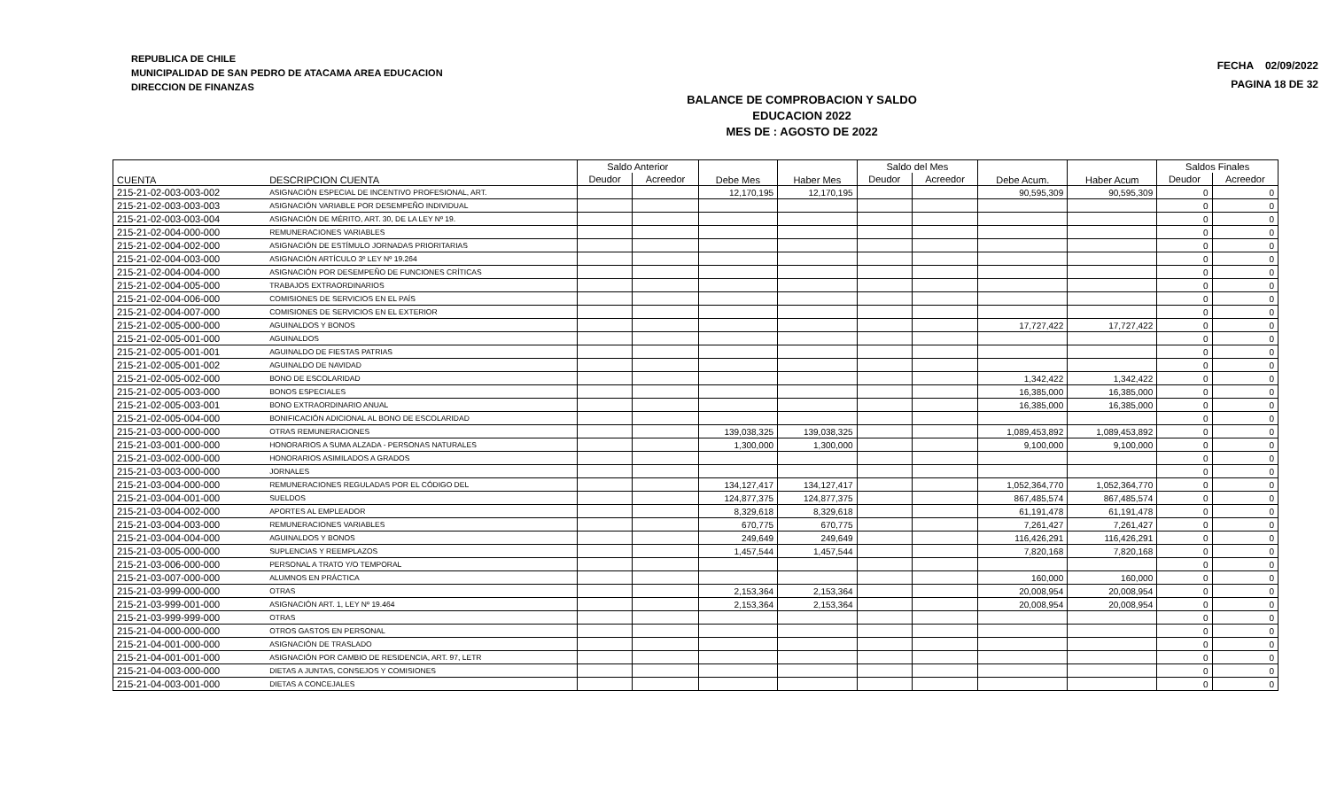REPUBLICA DE CHILE
MUNICIPALIDAD DE SAN PEDRO DE ATACAMA AREA EDUCACION
DIRECCION DE FINANZAS
FECHA 02/09/2022
PAGINA 18 DE 32
BALANCE DE COMPROBACION Y SALDO
EDUCACION 2022
MES DE : AGOSTO DE 2022
| CUENTA | DESCRIPCION CUENTA | Saldo Anterior | | Debe Mes | Haber Mes | Saldo del Mes | | Debe Acum. | Haber Acum | Saldos Finales | |
| --- | --- | --- | --- | --- | --- | --- | --- | --- | --- | --- | --- |
| | | Deudor | Acreedor | | | Deudor | Acreedor | | | Deudor | Acreedor |
| 215-21-02-003-003-002 | ASIGNACIÓN ESPECIAL DE INCENTIVO PROFESIONAL, ART. | | | 12,170,195 | 12,170,195 | | | 90,595,309 | 90,595,309 | 0 | 0 |
| 215-21-02-003-003-003 | ASIGNACIÓN VARIABLE POR DESEMPEÑO INDIVIDUAL | | | | | | | | | 0 | 0 |
| 215-21-02-003-003-004 | ASIGNACIÓN DE MÉRITO, ART. 30, DE LA LEY Nº 19. | | | | | | | | | 0 | 0 |
| 215-21-02-004-000-000 | REMUNERACIONES VARIABLES | | | | | | | | | 0 | 0 |
| 215-21-02-004-002-000 | ASIGNACIÓN DE ESTÍMULO JORNADAS PRIORITARIAS | | | | | | | | | 0 | 0 |
| 215-21-02-004-003-000 | ASIGNACIÓN ARTÍCULO 3º LEY Nº 19.264 | | | | | | | | | 0 | 0 |
| 215-21-02-004-004-000 | ASIGNACIÓN POR DESEMPEÑO DE FUNCIONES CRÍTICAS | | | | | | | | | 0 | 0 |
| 215-21-02-004-005-000 | TRABAJOS EXTRAORDINARIOS | | | | | | | | | 0 | 0 |
| 215-21-02-004-006-000 | COMISIONES DE SERVICIOS EN EL PAÍS | | | | | | | | | 0 | 0 |
| 215-21-02-004-007-000 | COMISIONES DE SERVICIOS EN EL EXTERIOR | | | | | | | | | 0 | 0 |
| 215-21-02-005-000-000 | AGUINALDOS Y BONOS | | | | | | | 17,727,422 | 17,727,422 | 0 | 0 |
| 215-21-02-005-001-000 | AGUINALDOS | | | | | | | | | 0 | 0 |
| 215-21-02-005-001-001 | AGUINALDO DE FIESTAS PATRIAS | | | | | | | | | 0 | 0 |
| 215-21-02-005-001-002 | AGUINALDO DE NAVIDAD | | | | | | | | | 0 | 0 |
| 215-21-02-005-002-000 | BONO DE ESCOLARIDAD | | | | | | | 1,342,422 | 1,342,422 | 0 | 0 |
| 215-21-02-005-003-000 | BONOS ESPECIALES | | | | | | | 16,385,000 | 16,385,000 | 0 | 0 |
| 215-21-02-005-003-001 | BONO EXTRAORDINARIO ANUAL | | | | | | | 16,385,000 | 16,385,000 | 0 | 0 |
| 215-21-02-005-004-000 | BONIFICACIÓN ADICIONAL AL BONO DE ESCOLARIDAD | | | | | | | | | 0 | 0 |
| 215-21-03-000-000-000 | OTRAS REMUNERACIONES | | | 139,038,325 | 139,038,325 | | | 1,089,453,892 | 1,089,453,892 | 0 | 0 |
| 215-21-03-001-000-000 | HONORARIOS A SUMA ALZADA - PERSONAS NATURALES | | | 1,300,000 | 1,300,000 | | | 9,100,000 | 9,100,000 | 0 | 0 |
| 215-21-03-002-000-000 | HONORARIOS ASIMILADOS A GRADOS | | | | | | | | | 0 | 0 |
| 215-21-03-003-000-000 | JORNALES | | | | | | | | | 0 | 0 |
| 215-21-03-004-000-000 | REMUNERACIONES REGULADAS POR EL CÓDIGO DEL | | | 134,127,417 | 134,127,417 | | | 1,052,364,770 | 1,052,364,770 | 0 | 0 |
| 215-21-03-004-001-000 | SUELDOS | | | 124,877,375 | 124,877,375 | | | 867,485,574 | 867,485,574 | 0 | 0 |
| 215-21-03-004-002-000 | APORTES AL EMPLEADOR | | | 8,329,618 | 8,329,618 | | | 61,191,478 | 61,191,478 | 0 | 0 |
| 215-21-03-004-003-000 | REMUNERACIONES VARIABLES | | | 670,775 | 670,775 | | | 7,261,427 | 7,261,427 | 0 | 0 |
| 215-21-03-004-004-000 | AGUINALDOS Y BONOS | | | 249,649 | 249,649 | | | 116,426,291 | 116,426,291 | 0 | 0 |
| 215-21-03-005-000-000 | SUPLENCIAS Y REEMPLAZOS | | | 1,457,544 | 1,457,544 | | | 7,820,168 | 7,820,168 | 0 | 0 |
| 215-21-03-006-000-000 | PERSONAL A TRATO Y/O TEMPORAL | | | | | | | | | 0 | 0 |
| 215-21-03-007-000-000 | ALUMNOS EN PRÁCTICA | | | | | | | 160,000 | 160,000 | 0 | 0 |
| 215-21-03-999-000-000 | OTRAS | | | 2,153,364 | 2,153,364 | | | 20,008,954 | 20,008,954 | 0 | 0 |
| 215-21-03-999-001-000 | ASIGNACIÓN ART. 1, LEY Nº 19.464 | | | 2,153,364 | 2,153,364 | | | 20,008,954 | 20,008,954 | 0 | 0 |
| 215-21-03-999-999-000 | OTRAS | | | | | | | | | 0 | 0 |
| 215-21-04-000-000-000 | OTROS GASTOS EN PERSONAL | | | | | | | | | 0 | 0 |
| 215-21-04-001-000-000 | ASIGNACIÓN DE TRASLADO | | | | | | | | | 0 | 0 |
| 215-21-04-001-001-000 | ASIGNACIÓN POR CAMBIO DE RESIDENCIA, ART. 97, LETR | | | | | | | | | 0 | 0 |
| 215-21-04-003-000-000 | DIETAS A JUNTAS, CONSEJOS Y COMISIONES | | | | | | | | | 0 | 0 |
| 215-21-04-003-001-000 | DIETAS A CONCEJALES | | | | | | | | | 0 | 0 |